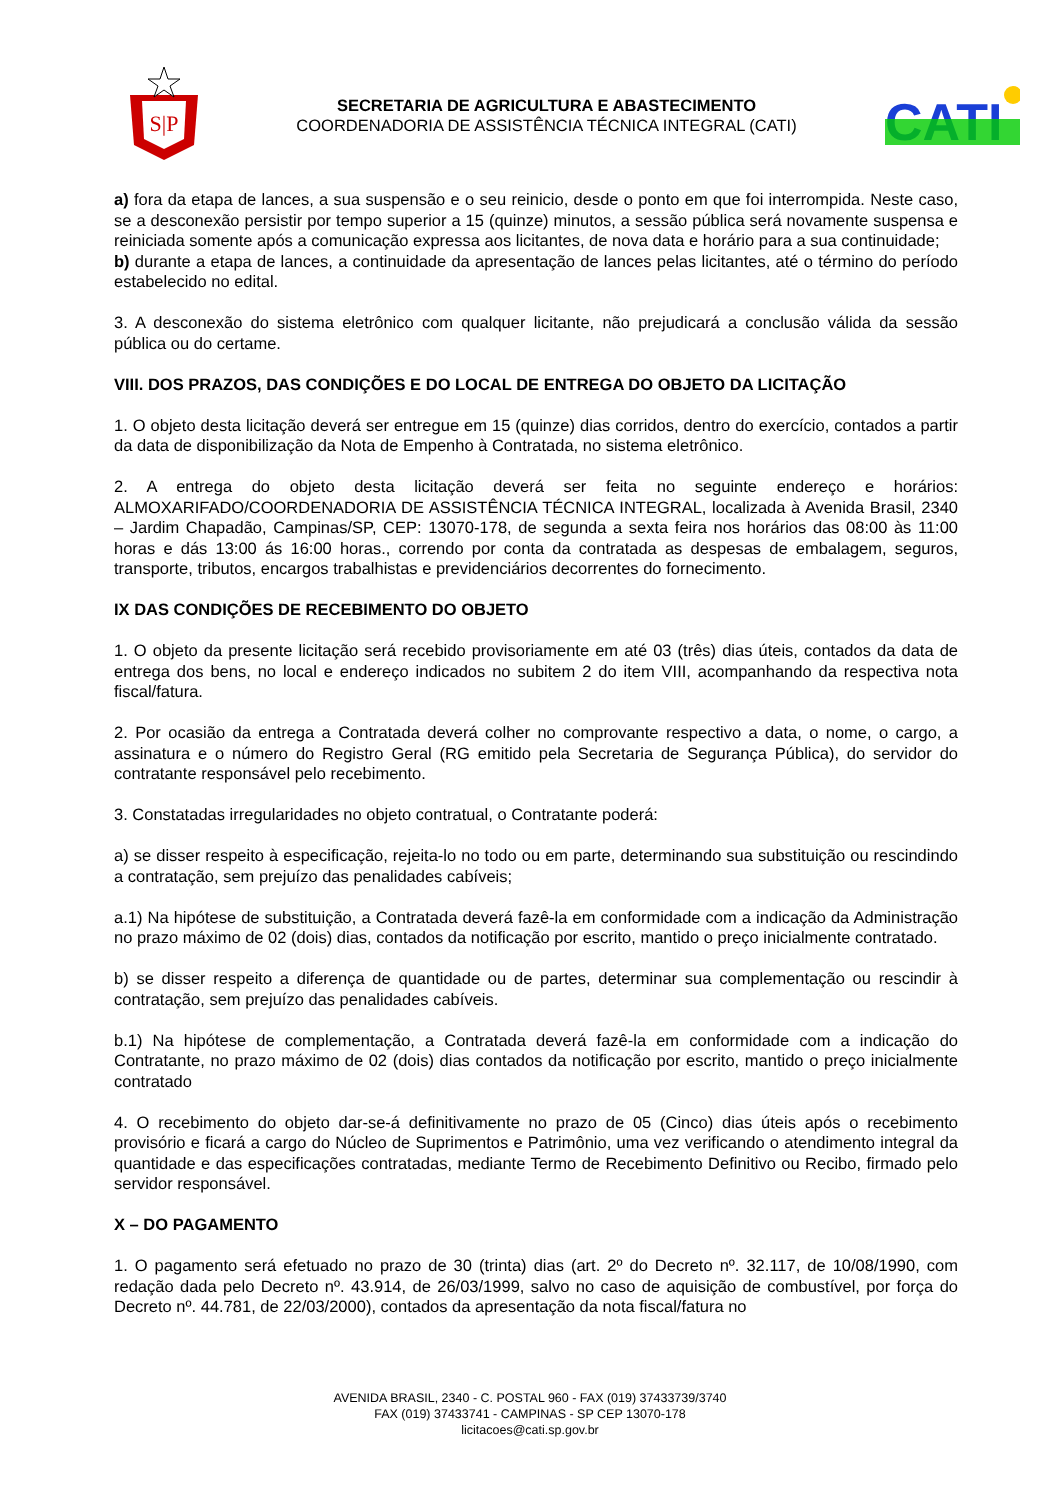S|P
SECRETARIA DE AGRICULTURA E ABASTECIMENTO
COORDENADORIA DE ASSISTÊNCIA TÉCNICA INTEGRAL (CATI)
CATI
a) fora da etapa de lances, a sua suspensão e o seu reinicio, desde o ponto em que foi interrompida. Neste caso, se a desconexão persistir por tempo superior a 15 (quinze) minutos, a sessão pública será novamente suspensa e reiniciada somente após a comunicação expressa aos licitantes, de nova data e horário para a sua continuidade;
b) durante a etapa de lances, a continuidade da apresentação de lances pelas licitantes, até o término do período estabelecido no edital.
3. A desconexão do sistema eletrônico com qualquer licitante, não prejudicará a conclusão válida da sessão pública ou do certame.
VIII. DOS PRAZOS, DAS CONDIÇÕES E DO LOCAL DE ENTREGA DO OBJETO DA LICITAÇÃO
1. O objeto desta licitação deverá ser entregue em 15 (quinze) dias corridos, dentro do exercício, contados a partir da data de disponibilização da Nota de Empenho à Contratada, no sistema eletrônico.
2. A entrega do objeto desta licitação deverá ser feita no seguinte endereço e horários: ALMOXARIFADO/COORDENADORIA DE ASSISTÊNCIA TÉCNICA INTEGRAL, localizada à Avenida Brasil, 2340 – Jardim Chapadão, Campinas/SP, CEP: 13070-178, de segunda a sexta feira nos horários das 08:00 às 11:00 horas e dás 13:00 ás 16:00 horas., correndo por conta da contratada as despesas de embalagem, seguros, transporte, tributos, encargos trabalhistas e previdenciários decorrentes do fornecimento.
IX DAS CONDIÇÕES DE RECEBIMENTO DO OBJETO
1. O objeto da presente licitação será recebido provisoriamente em até 03 (três) dias úteis, contados da data de entrega dos bens, no local e endereço indicados no subitem 2 do item VIII, acompanhando da respectiva nota fiscal/fatura.
2. Por ocasião da entrega a Contratada deverá colher no comprovante respectivo a data, o nome, o cargo, a assinatura e o número do Registro Geral (RG emitido pela Secretaria de Segurança Pública), do servidor do contratante responsável pelo recebimento.
3. Constatadas irregularidades no objeto contratual, o Contratante poderá:
a) se disser respeito à especificação, rejeita-lo no todo ou em parte, determinando sua substituição ou rescindindo a contratação, sem prejuízo das penalidades cabíveis;
a.1) Na hipótese de substituição, a Contratada deverá fazê-la em conformidade com a indicação da Administração no prazo máximo de 02 (dois) dias, contados da notificação por escrito, mantido o preço inicialmente contratado.
b) se disser respeito a diferença de quantidade ou de partes, determinar sua complementação ou rescindir à contratação, sem prejuízo das penalidades cabíveis.
b.1) Na hipótese de complementação, a Contratada deverá fazê-la em conformidade com a indicação do Contratante, no prazo máximo de 02 (dois) dias contados da notificação por escrito, mantido o preço inicialmente contratado
4. O recebimento do objeto dar-se-á definitivamente no prazo de 05 (Cinco) dias úteis após o recebimento provisório e ficará a cargo do Núcleo de Suprimentos e Patrimônio, uma vez verificando o atendimento integral da quantidade e das especificações contratadas, mediante Termo de Recebimento Definitivo ou Recibo, firmado pelo servidor responsável.
X – DO PAGAMENTO
1. O pagamento será efetuado no prazo de 30 (trinta) dias (art. 2º do Decreto nº. 32.117, de 10/08/1990, com redação dada pelo Decreto nº. 43.914, de 26/03/1999, salvo no caso de aquisição de combustível, por força do Decreto nº. 44.781, de 22/03/2000), contados da apresentação da nota fiscal/fatura no
AVENIDA BRASIL, 2340 - C. POSTAL 960 - FAX (019) 37433739/3740
FAX (019) 37433741 - CAMPINAS - SP CEP 13070-178
licitacoes@cati.sp.gov.br